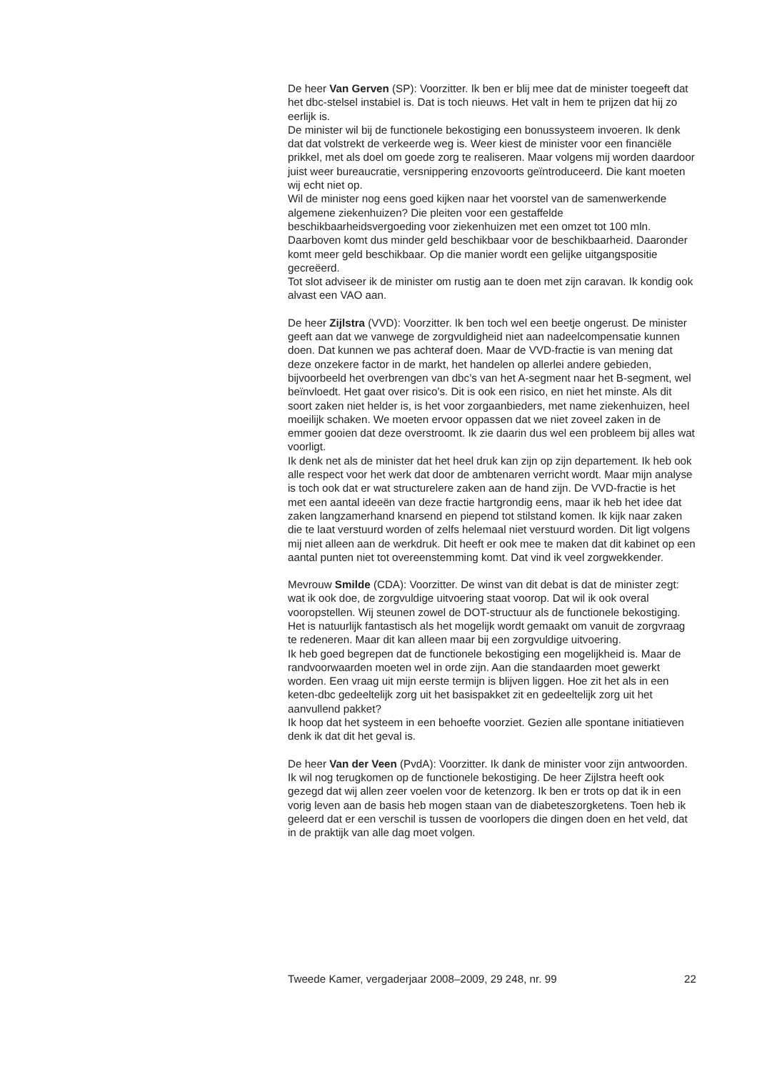De heer Van Gerven (SP): Voorzitter. Ik ben er blij mee dat de minister toegeeft dat het dbc-stelsel instabiel is. Dat is toch nieuws. Het valt in hem te prijzen dat hij zo eerlijk is.
De minister wil bij de functionele bekostiging een bonussysteem invoeren. Ik denk dat dat volstrekt de verkeerde weg is. Weer kiest de minister voor een financiële prikkel, met als doel om goede zorg te realiseren. Maar volgens mij worden daardoor juist weer bureaucratie, versnippering enzovoorts geïntroduceerd. Die kant moeten wij echt niet op.
Wil de minister nog eens goed kijken naar het voorstel van de samenwerkende algemene ziekenhuizen? Die pleiten voor een gestaffelde beschikbaarheidsvergoeding voor ziekenhuizen met een omzet tot 100 mln. Daarboven komt dus minder geld beschikbaar voor de beschikbaarheid. Daaronder komt meer geld beschikbaar. Op die manier wordt een gelijke uitgangspositie gecreëerd.
Tot slot adviseer ik de minister om rustig aan te doen met zijn caravan. Ik kondig ook alvast een VAO aan.
De heer Zijlstra (VVD): Voorzitter. Ik ben toch wel een beetje ongerust. De minister geeft aan dat we vanwege de zorgvuldigheid niet aan nadeelcompensatie kunnen doen. Dat kunnen we pas achteraf doen. Maar de VVD-fractie is van mening dat deze onzekere factor in de markt, het handelen op allerlei andere gebieden, bijvoorbeeld het overbrengen van dbc’s van het A-segment naar het B-segment, wel beïnvloedt. Het gaat over risico’s. Dit is ook een risico, en niet het minste. Als dit soort zaken niet helder is, is het voor zorgaanbieders, met name ziekenhuizen, heel moeilijk schaken. We moeten ervoor oppassen dat we niet zoveel zaken in de emmer gooien dat deze overstroomt. Ik zie daarin dus wel een probleem bij alles wat voorligt.
Ik denk net als de minister dat het heel druk kan zijn op zijn departement. Ik heb ook alle respect voor het werk dat door de ambtenaren verricht wordt. Maar mijn analyse is toch ook dat er wat structurelere zaken aan de hand zijn. De VVD-fractie is het met een aantal ideeën van deze fractie hartgrondig eens, maar ik heb het idee dat zaken langzamerhand knarsend en piepend tot stilstand komen. Ik kijk naar zaken die te laat verstuurd worden of zelfs helemaal niet verstuurd worden. Dit ligt volgens mij niet alleen aan de werkdruk. Dit heeft er ook mee te maken dat dit kabinet op een aantal punten niet tot overeenstemming komt. Dat vind ik veel zorgwekkender.
Mevrouw Smilde (CDA): Voorzitter. De winst van dit debat is dat de minister zegt: wat ik ook doe, de zorgvuldige uitvoering staat voorop. Dat wil ik ook overal vooropstellen. Wij steunen zowel de DOT-structuur als de functionele bekostiging. Het is natuurlijk fantastisch als het mogelijk wordt gemaakt om vanuit de zorgvraag te redeneren. Maar dit kan alleen maar bij een zorgvuldige uitvoering.
Ik heb goed begrepen dat de functionele bekostiging een mogelijkheid is. Maar de randvoorwaarden moeten wel in orde zijn. Aan die standaarden moet gewerkt worden. Een vraag uit mijn eerste termijn is blijven liggen. Hoe zit het als in een keten-dbc gedeeltelijk zorg uit het basispakket zit en gedeeltelijk zorg uit het aanvullend pakket?
Ik hoop dat het systeem in een behoefte voorziet. Gezien alle spontane initiatieven denk ik dat dit het geval is.
De heer Van der Veen (PvdA): Voorzitter. Ik dank de minister voor zijn antwoorden. Ik wil nog terugkomen op de functionele bekostiging. De heer Zijlstra heeft ook gezegd dat wij allen zeer voelen voor de ketenzorg. Ik ben er trots op dat ik in een vorig leven aan de basis heb mogen staan van de diabeteszorgketens. Toen heb ik geleerd dat er een verschil is tussen de voorlopers die dingen doen en het veld, dat in de praktijk van alle dag moet volgen.
Tweede Kamer, vergaderjaar 2008–2009, 29 248, nr. 99 22